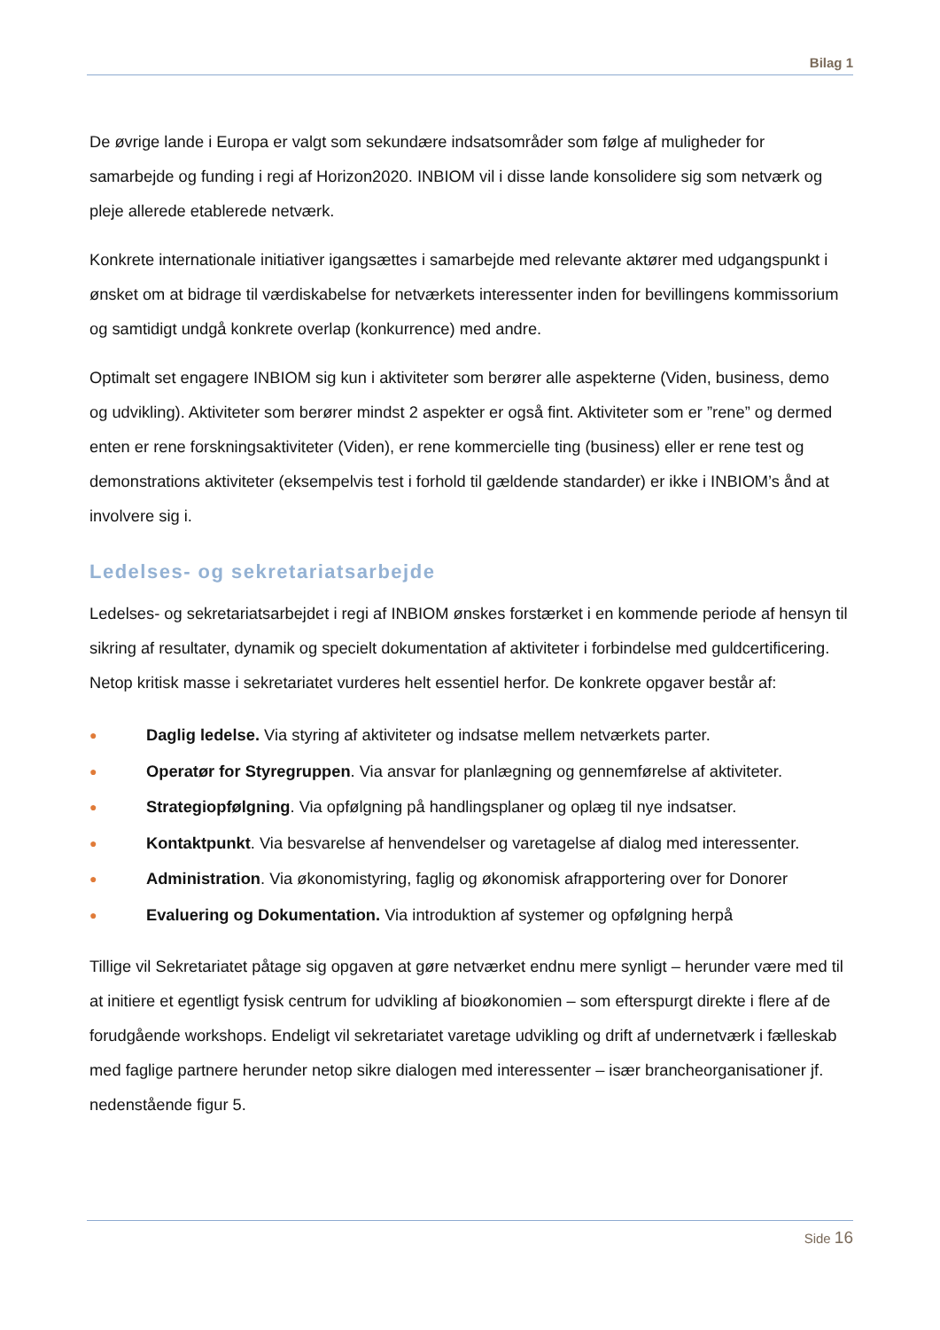Bilag 1
De øvrige lande i Europa er valgt som sekundære indsatsområder som følge af muligheder for samarbejde og funding i regi af Horizon2020. INBIOM vil i disse lande konsolidere sig som netværk og pleje allerede etablerede netværk.
Konkrete internationale initiativer igangsættes i samarbejde med relevante aktører med udgangspunkt i ønsket om at bidrage til værdiskabelse for netværkets interessenter inden for bevillingens kommissorium og samtidigt undgå konkrete overlap (konkurrence) med andre.
Optimalt set engagere INBIOM sig kun i aktiviteter som berører alle aspekterne (Viden, business, demo og udvikling). Aktiviteter som berører mindst 2 aspekter er også fint. Aktiviteter som er ”rene” og dermed enten er rene forskningsaktiviteter (Viden), er rene kommercielle ting (business) eller er rene test og demonstrations aktiviteter (eksempelvis test i forhold til gældende standarder) er ikke i INBIOM’s ånd at involvere sig i.
Ledelses- og sekretariatsarbejde
Ledelses- og sekretariatsarbejdet i regi af INBIOM ønskes forstærket i en kommende periode af hensyn til sikring af resultater, dynamik og specielt dokumentation af aktiviteter i forbindelse med guldcertificering. Netop kritisk masse i sekretariatet vurderes helt essentiel herfor. De konkrete opgaver består af:
● Daglig ledelse. Via styring af aktiviteter og indsatse mellem netværkets parter.
● Operatør for Styregruppen. Via ansvar for planlægning og gennemførelse af aktiviteter.
● Strategiopfølgning. Via opfølgning på handlingsplaner og oplæg til nye indsatser.
● Kontaktpunkt. Via besvarelse af henvendelser og varetagelse af dialog med interessenter.
● Administration. Via økonomistyring, faglig og økonomisk afrapportering over for Donorer
● Evaluering og Dokumentation. Via introduktion af systemer og opfølgning herpå
Tillige vil Sekretariatet påtage sig opgaven at gøre netværket endnu mere synligt – herunder være med til at initiere et egentligt fysisk centrum for udvikling af bioøkonomien – som efterspurgt direkte i flere af de forudgående workshops. Endeligt vil sekretariatet varetage udvikling og drift af undernetværk i fælleskab med faglige partnere herunder netop sikre dialogen med interessenter – især brancheorganisationer jf. nedenstående figur 5.
Side 16